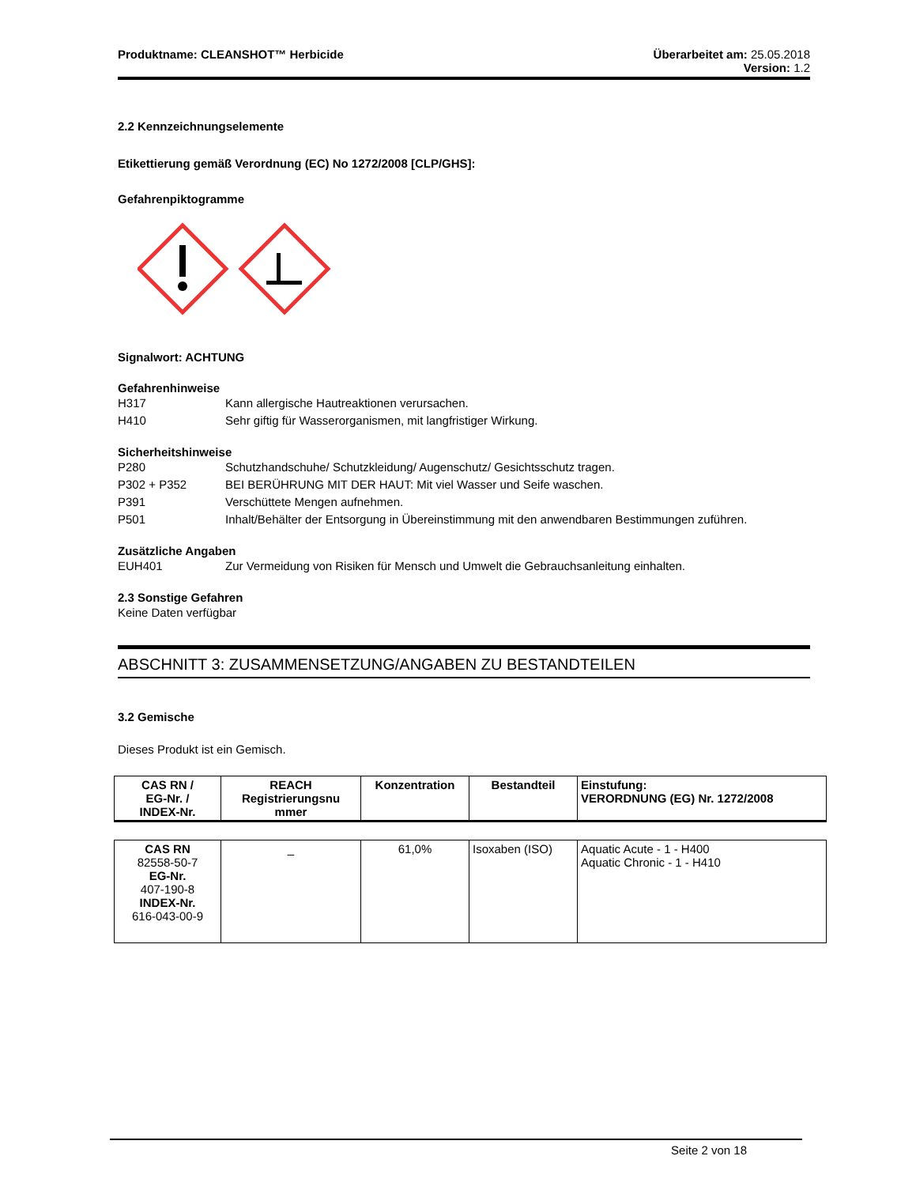Produktname: CLEANSHOT™ Herbicide
Überarbeitet am: 25.05.2018
Version: 1.2
2.2 Kennzeichnungselemente
Etikettierung gemäß Verordnung (EC) No 1272/2008 [CLP/GHS]:
Gefahrenpiktogramme
Signalwort: ACHTUNG
Gefahrenhinweise
H317 Kann allergische Hautreaktionen verursachen.
H410 Sehr giftig für Wasserorganismen, mit langfristiger Wirkung.
Sicherheitshinweise
P280 Schutzhandschuhe/ Schutzkleidung/ Augenschutz/ Gesichtsschutz tragen.
P302 + P352 BEI BERÜHRUNG MIT DER HAUT: Mit viel Wasser und Seife waschen.
P391 Verschüttete Mengen aufnehmen.
P501 Inhalt/Behälter der Entsorgung in Übereinstimmung mit den anwendbaren Bestimmungen zuführen.
Zusätzliche Angaben
EUH401 Zur Vermeidung von Risiken für Mensch und Umwelt die Gebrauchsanleitung einhalten.
2.3 Sonstige Gefahren
Keine Daten verfügbar
ABSCHNITT 3: ZUSAMMENSETZUNG/ANGABEN ZU BESTANDTEILEN
3.2 Gemische
Dieses Produkt ist ein Gemisch.
| CAS RN / EG-Nr. / INDEX-Nr. | REACH Registrierungsnu mmer | Konzentration | Bestandteil | Einstufung: VERORDNUNG (EG) Nr. 1272/2008 |
| --- | --- | --- | --- | --- |
| CAS RN 82558-50-7 EG-Nr. 407-190-8 INDEX-Nr. 616-043-00-9 | _ | 61,0% | Isoxaben (ISO) | Aquatic Acute - 1 - H400 Aquatic Chronic - 1 - H410 |
Seite 2 von 18